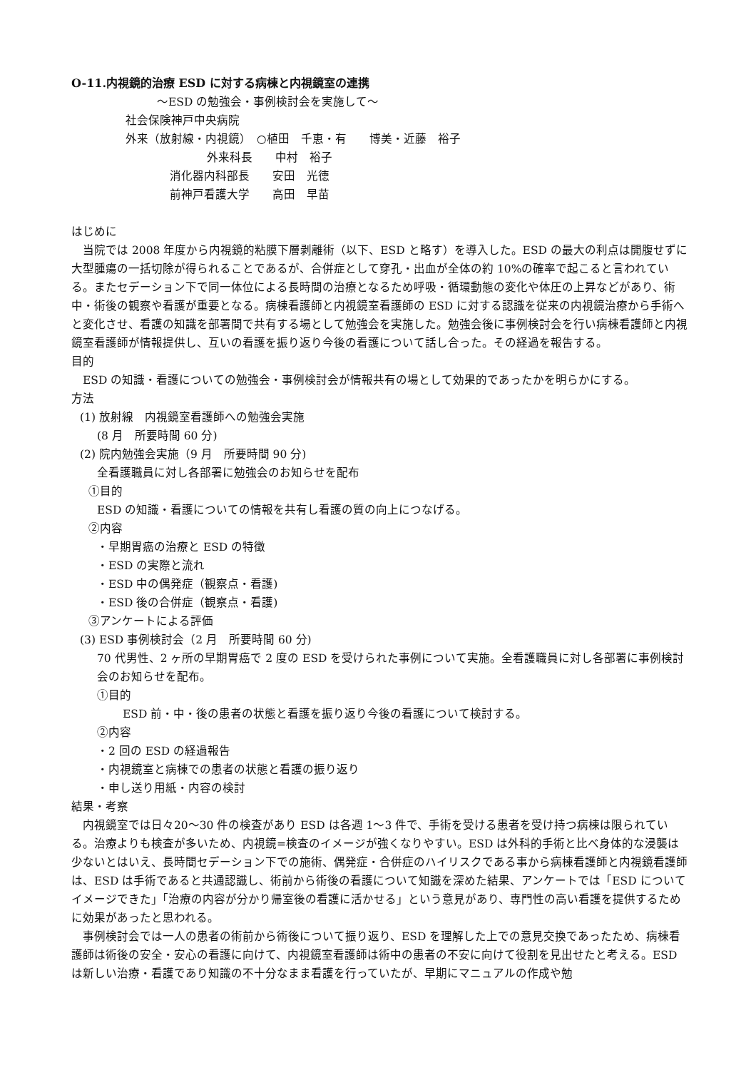O-11.内視鏡的治療 ESD に対する病棟と内視鏡室の連携
～ESD の勉強会・事例検討会を実施して～
社会保険神戸中央病院
外来（放射線・内視鏡）　○植田　千恵・有　　博美・近藤　裕子
外来科長　　中村　裕子
消化器内科部長　　安田　光徳
前神戸看護大学　　高田　早苗
はじめに
　当院では 2008 年度から内視鏡的粘膜下層剥離術（以下、ESD と略す）を導入した。ESD の最大の利点は開腹せずに大型腫瘍の一括切除が得られることであるが、合併症として穿孔・出血が全体の約 10%の確率で起こると言われている。またセデーション下で同一体位による長時間の治療となるため呼吸・循環動態の変化や体圧の上昇などがあり、術中・術後の観察や看護が重要となる。病棟看護師と内視鏡室看護師の ESD に対する認識を従来の内視鏡治療から手術へと変化させ、看護の知識を部署間で共有する場として勉強会を実施した。勉強会後に事例検討会を行い病棟看護師と内視鏡室看護師が情報提供し、互いの看護を振り返り今後の看護について話し合った。その経過を報告する。
目的
　ESD の知識・看護についての勉強会・事例検討会が情報共有の場として効果的であったかを明らかにする。
方法
(1) 放射線　内視鏡室看護師への勉強会実施
(8 月　所要時間 60 分)
(2) 院内勉強会実施（9 月　所要時間 90 分)
全看護職員に対し各部署に勉強会のお知らせを配布
①目的
ESD の知識・看護についての情報を共有し看護の質の向上につなげる。
②内容
・早期胃癌の治療と ESD の特徴
・ESD の実際と流れ
・ESD 中の偶発症（観察点・看護)
・ESD 後の合併症（観察点・看護)
③アンケートによる評価
(3) ESD 事例検討会（2 月　所要時間 60 分)
70 代男性、2 ヶ所の早期胃癌で 2 度の ESD を受けられた事例について実施。全看護職員に対し各部署に事例検討会のお知らせを配布。
①目的
ESD 前・中・後の患者の状態と看護を振り返り今後の看護について検討する。
②内容
・2 回の ESD の経過報告
・内視鏡室と病棟での患者の状態と看護の振り返り
・申し送り用紙・内容の検討
結果・考察
　内視鏡室では日々20～30 件の検査があり ESD は各週 1～3 件で、手術を受ける患者を受け持つ病棟は限られている。治療よりも検査が多いため、内視鏡=検査のイメージが強くなりやすい。ESD は外科的手術と比べ身体的な浸襲は少ないとはいえ、長時間セデーション下での施術、偶発症・合併症のハイリスクである事から病棟看護師と内視鏡看護師は、ESD は手術であると共通認識し、術前から術後の看護について知識を深めた結果、アンケートでは「ESD についてイメージできた」「治療の内容が分かり帰室後の看護に活かせる」という意見があり、専門性の高い看護を提供するために効果があったと思われる。
　事例検討会では一人の患者の術前から術後について振り返り、ESD を理解した上での意見交換であったため、病棟看護師は術後の安全・安心の看護に向けて、内視鏡室看護師は術中の患者の不安に向けて役割を見出せたと考える。ESD は新しい治療・看護であり知識の不十分なまま看護を行っていたが、早期にマニュアルの作成や勉